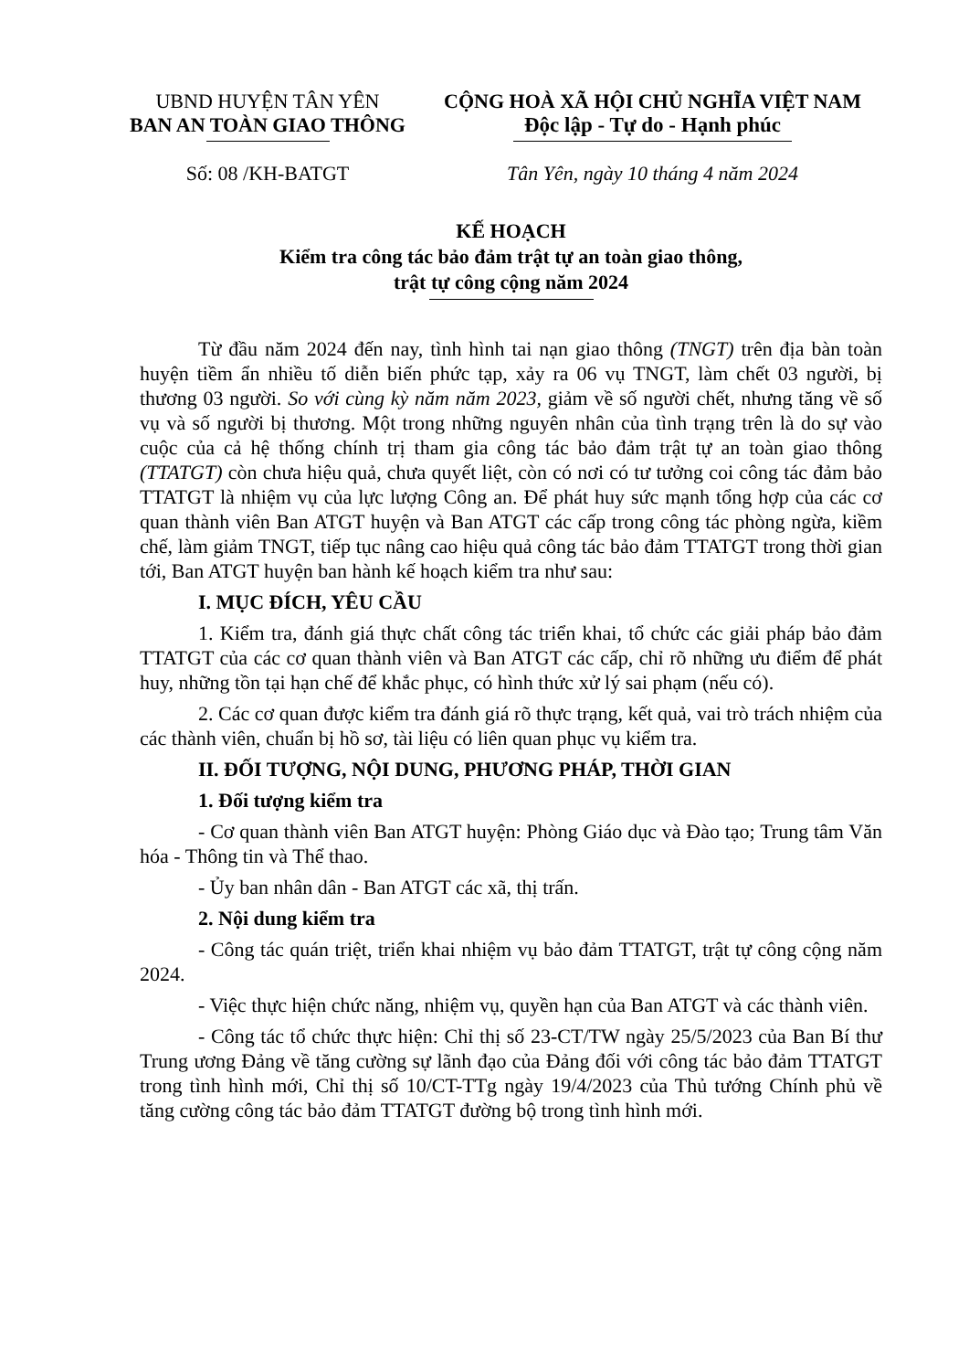UBND HUYỆN TÂN YÊN
BAN AN TOÀN GIAO THÔNG
Số: 08 /KH-BATGT
CỘNG HOÀ XÃ HỘI CHỦ NGHĨA VIỆT NAM
Độc lập - Tự do - Hạnh phúc
Tân Yên, ngày 10 tháng 4 năm 2024
KẾ HOẠCH
Kiểm tra công tác bảo đảm trật tự an toàn giao thông,
trật tự công cộng năm 2024
Từ đầu năm 2024 đến nay, tình hình tai nạn giao thông (TNGT) trên địa bàn toàn huyện tiềm ẩn nhiều tố diễn biến phức tạp, xảy ra 06 vụ TNGT, làm chết 03 người, bị thương 03 người. So với cùng kỳ năm năm 2023, giảm về số người chết, nhưng tăng về số vụ và số người bị thương. Một trong những nguyên nhân của tình trạng trên là do sự vào cuộc của cả hệ thống chính trị tham gia công tác bảo đảm trật tự an toàn giao thông (TTATGT) còn chưa hiệu quả, chưa quyết liệt, còn có nơi có tư tưởng coi công tác đảm bảo TTATGT là nhiệm vụ của lực lượng Công an. Để phát huy sức mạnh tổng hợp của các cơ quan thành viên Ban ATGT huyện và Ban ATGT các cấp trong công tác phòng ngừa, kiềm chế, làm giảm TNGT, tiếp tục nâng cao hiệu quả công tác bảo đảm TTATGT trong thời gian tới, Ban ATGT huyện ban hành kế hoạch kiểm tra như sau:
I. MỤC ĐÍCH, YÊU CẦU
1. Kiểm tra, đánh giá thực chất công tác triển khai, tổ chức các giải pháp bảo đảm TTATGT của các cơ quan thành viên và Ban ATGT các cấp, chỉ rõ những ưu điểm để phát huy, những tồn tại hạn chế để khắc phục, có hình thức xử lý sai phạm (nếu có).
2. Các cơ quan được kiểm tra đánh giá rõ thực trạng, kết quả, vai trò trách nhiệm của các thành viên, chuẩn bị hồ sơ, tài liệu có liên quan phục vụ kiểm tra.
II. ĐỐI TƯỢNG, NỘI DUNG, PHƯƠNG PHÁP, THỜI GIAN
1. Đối tượng kiểm tra
- Cơ quan thành viên Ban ATGT huyện: Phòng Giáo dục và Đào tạo; Trung tâm Văn hóa - Thông tin và Thể thao.
- Ủy ban nhân dân - Ban ATGT các xã, thị trấn.
2. Nội dung kiểm tra
- Công tác quán triệt, triển khai nhiệm vụ bảo đảm TTATGT, trật tự công cộng năm 2024.
- Việc thực hiện chức năng, nhiệm vụ, quyền hạn của Ban ATGT và các thành viên.
- Công tác tổ chức thực hiện: Chỉ thị số 23-CT/TW ngày 25/5/2023 của Ban Bí thư Trung ương Đảng về tăng cường sự lãnh đạo của Đảng đối với công tác bảo đảm TTATGT trong tình hình mới, Chỉ thị số 10/CT-TTg ngày 19/4/2023 của Thủ tướng Chính phủ về tăng cường công tác bảo đảm TTATGT đường bộ trong tình hình mới.